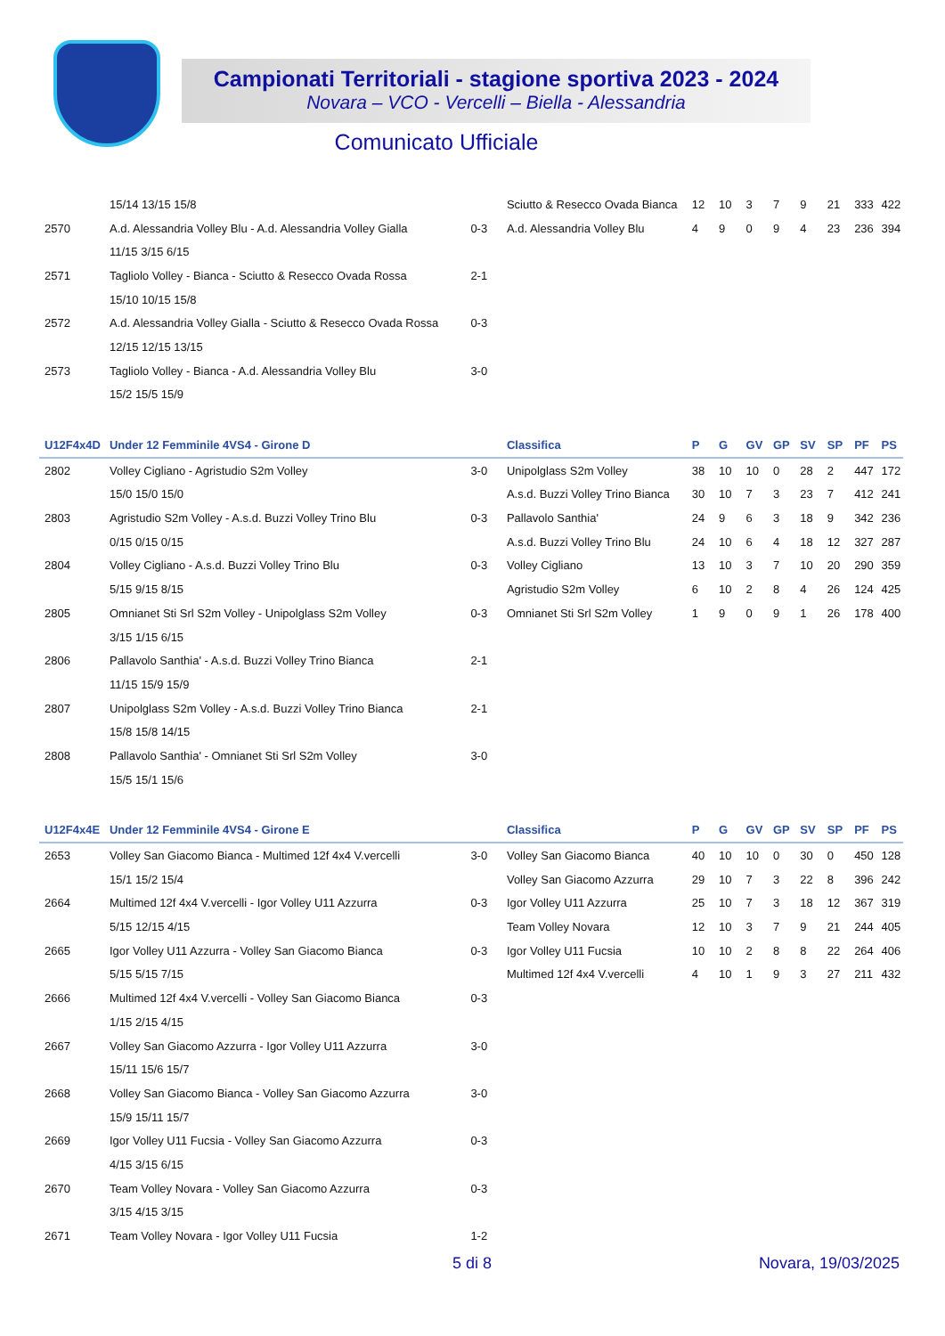Campionati Territoriali - stagione sportiva 2023 - 2024
Novara – VCO - Vercelli – Biella - Alessandria
Comunicato Ufficiale
| | 15/14 13/15 15/8 | | Sciutto & Resecco Ovada Bianca | 12 | 10 | 3 | 7 | 9 | 21 | 333 | 422 |
| 2570 | A.d. Alessandria Volley Blu - A.d. Alessandria Volley Gialla | 0-3 | A.d. Alessandria Volley Blu | 4 | 9 | 0 | 9 | 4 | 23 | 236 | 394 |
| | 11/15 3/15 6/15 | | | | | | | | | | |
| 2571 | Tagliolo Volley - Bianca - Sciutto & Resecco Ovada Rossa | 2-1 | | | | | | | | | |
| | 15/10 10/15 15/8 | | | | | | | | | | |
| 2572 | A.d. Alessandria Volley Gialla - Sciutto & Resecco Ovada Rossa | 0-3 | | | | | | | | | |
| | 12/15 12/15 13/15 | | | | | | | | | | |
| 2573 | Tagliolo Volley - Bianca - A.d. Alessandria Volley Blu | 3-0 | | | | | | | | | |
| | 15/2 15/5 15/9 | | | | | | | | | | |
| U12F4x4D | Under 12 Femminile 4VS4 - Girone D | | Classifica | P | G | GV | GP | SV | SP | PF | PS |
| 2802 | Volley Cigliano - Agristudio S2m Volley | 3-0 | Unipolglass S2m Volley | 38 | 10 | 10 | 0 | 28 | 2 | 447 | 172 |
| | 15/0 15/0 15/0 | | A.s.d. Buzzi Volley Trino Bianca | 30 | 10 | 7 | 3 | 23 | 7 | 412 | 241 |
| 2803 | Agristudio S2m Volley - A.s.d. Buzzi Volley Trino Blu | 0-3 | Pallavolo Santhia' | 24 | 9 | 6 | 3 | 18 | 9 | 342 | 236 |
| | 0/15 0/15 0/15 | | A.s.d. Buzzi Volley Trino Blu | 24 | 10 | 6 | 4 | 18 | 12 | 327 | 287 |
| 2804 | Volley Cigliano - A.s.d. Buzzi Volley Trino Blu | 0-3 | Volley Cigliano | 13 | 10 | 3 | 7 | 10 | 20 | 290 | 359 |
| | 5/15 9/15 8/15 | | Agristudio S2m Volley | 6 | 10 | 2 | 8 | 4 | 26 | 124 | 425 |
| 2805 | Omnianet Sti Srl S2m Volley - Unipolglass S2m Volley | 0-3 | Omnianet Sti Srl S2m Volley | 1 | 9 | 0 | 9 | 1 | 26 | 178 | 400 |
| | 3/15 1/15 6/15 | | | | | | | | | | |
| 2806 | Pallavolo Santhia' - A.s.d. Buzzi Volley Trino Bianca | 2-1 | | | | | | | | | |
| | 11/15 15/9 15/9 | | | | | | | | | | |
| 2807 | Unipolglass S2m Volley - A.s.d. Buzzi Volley Trino Bianca | 2-1 | | | | | | | | | |
| | 15/8 15/8 14/15 | | | | | | | | | | |
| 2808 | Pallavolo Santhia' - Omnianet Sti Srl S2m Volley | 3-0 | | | | | | | | | |
| | 15/5 15/1 15/6 | | | | | | | | | | |
| U12F4x4E | Under 12 Femminile 4VS4 - Girone E | | Classifica | P | G | GV | GP | SV | SP | PF | PS |
| 2653 | Volley San Giacomo Bianca - Multimed 12f 4x4 V.vercelli | 3-0 | Volley San Giacomo Bianca | 40 | 10 | 10 | 0 | 30 | 0 | 450 | 128 |
| | 15/1 15/2 15/4 | | Volley San Giacomo Azzurra | 29 | 10 | 7 | 3 | 22 | 8 | 396 | 242 |
| 2664 | Multimed 12f 4x4 V.vercelli - Igor Volley U11 Azzurra | 0-3 | Igor Volley U11 Azzurra | 25 | 10 | 7 | 3 | 18 | 12 | 367 | 319 |
| | 5/15 12/15 4/15 | | Team Volley Novara | 12 | 10 | 3 | 7 | 9 | 21 | 244 | 405 |
| 2665 | Igor Volley U11 Azzurra - Volley San Giacomo Bianca | 0-3 | Igor Volley U11 Fucsia | 10 | 10 | 2 | 8 | 8 | 22 | 264 | 406 |
| | 5/15 5/15 7/15 | | Multimed 12f 4x4 V.vercelli | 4 | 10 | 1 | 9 | 3 | 27 | 211 | 432 |
| 2666 | Multimed 12f 4x4 V.vercelli - Volley San Giacomo Bianca | 0-3 | | | | | | | | | |
| | 1/15 2/15 4/15 | | | | | | | | | | |
| 2667 | Volley San Giacomo Azzurra - Igor Volley U11 Azzurra | 3-0 | | | | | | | | | |
| | 15/11 15/6 15/7 | | | | | | | | | | |
| 2668 | Volley San Giacomo Bianca - Volley San Giacomo Azzurra | 3-0 | | | | | | | | | |
| | 15/9 15/11 15/7 | | | | | | | | | | |
| 2669 | Igor Volley U11 Fucsia - Volley San Giacomo Azzurra | 0-3 | | | | | | | | | |
| | 4/15 3/15 6/15 | | | | | | | | | | |
| 2670 | Team Volley Novara - Volley San Giacomo Azzurra | 0-3 | | | | | | | | | |
| | 3/15 4/15 3/15 | | | | | | | | | | |
| 2671 | Team Volley Novara - Igor Volley U11 Fucsia | 1-2 | | | | | | | | | |
5 di 8 Novara, 19/03/2025